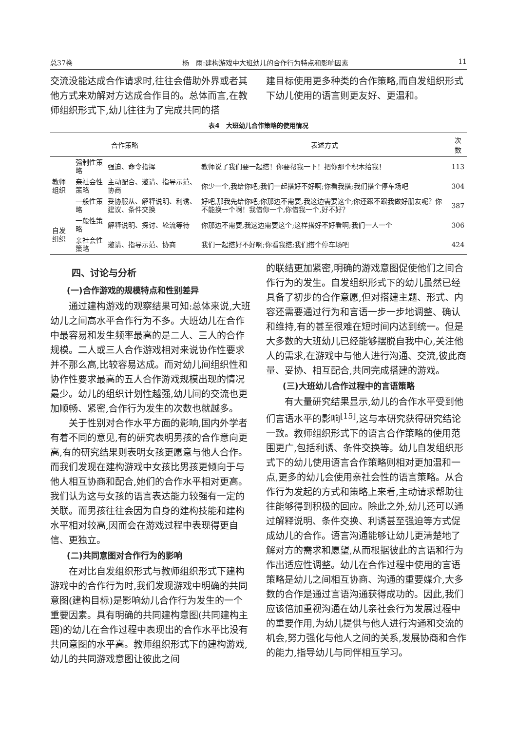总37卷 杨　雨:建构游戏中大班幼儿的合作行为特点和影响因素 11
交流没能达成合作请求时,往往会借助外界或者其他方式来劝解对方达成合作目的。总体而言,在教师组织形式下,幼儿往往为了完成共同的搭
建目标使用更多种类的合作策略,而自发组织形式下幼儿使用的语言则更友好、更温和。
表4　大班幼儿合作策略的使用情况
| 合作策略 | | | 表述方式 | 次数 |
| --- | --- | --- | --- | --- |
| 教师组织 | 强制性策略 | 强迫、命令指挥 | 教师说了我们要一起搭！你要帮我一下！把你那个积木给我！ | 113 |
| | 亲社会性策略 | 主动配合、邀请、指导示范、协商 | 你少一个,我给你吧;我们一起搭好不好啊;你看我搭;我们搭个停车场吧 | 304 |
| | 一般性策略 | 妥协服从、解释说明、利诱、建议、条件交换 | 好吧,那我先给你吧;你那边不需要,我这边需要这个;你还跟不跟我做好朋友呢？你不能换一个啊！我借你一个,你借我一个,好不好？ | 387 |
| 自发组织 | 一般性策略 | 解释说明、探讨、轮流等待 | 你那边不需要,我这边需要这个;这样搭好不好看啊;我们一人一个 | 306 |
| | 亲社会性策略 | 邀请、指导示范、协商 | 我们一起搭好不好啊;你看我搭;我们搭个停车场吧 | 424 |
四、讨论与分析
(一)合作游戏的规模特点和性别差异
通过建构游戏的观察结果可知:总体来说,大班幼儿之间高水平合作行为不多。大班幼儿在合作中最容易和发生频率最高的是二人、三人的合作规模。二人或三人合作游戏相对来说协作性要求并不那么高,比较容易达成。而对幼儿间组织性和协作性要求最高的五人合作游戏规模出现的情况最少。幼儿的组织计划性越强,幼儿间的交流也更加顺畅、紧密,合作行为发生的次数也就越多。
关于性别对合作水平方面的影响,国内外学者有着不同的意见,有的研究表明男孩的合作意向更高,有的研究结果则表明女孩更愿意与他人合作。而我们发现在建构游戏中女孩比男孩更倾向于与他人相互协商和配合,她们的合作水平相对更高。我们认为这与女孩的语言表达能力较强有一定的关联。而男孩往往会因为自身的建构技能和建构水平相对较高,因而会在游戏过程中表现得更自信、更独立。
(二)共同意图对合作行为的影响
在对比自发组织形式与教师组织形式下建构游戏中的合作行为时,我们发现游戏中明确的共同意图(建构目标)是影响幼儿合作行为发生的一个重要因素。具有明确的共同建构意图(共同建构主题)的幼儿在合作过程中表现出的合作水平比没有共同意图的水平高。教师组织形式下的建构游戏,幼儿的共同游戏意图让彼此之间
的联结更加紧密,明确的游戏意图促使他们之间合作行为的发生。自发组织形式下的幼儿虽然已经具备了初步的合作意愿,但对搭建主题、形式、内容还需要通过行为和言语一步一步地调整、确认和维持,有的甚至很难在短时间内达到统一。但是大多数的大班幼儿已经能够摆脱自我中心,关注他人的需求,在游戏中与他人进行沟通、交流,彼此商量、妥协、相互配合,共同完成搭建的游戏。
(三)大班幼儿合作过程中的言语策略
有大量研究结果显示,幼儿的合作水平受到他们言语水平的影响<sup>[15]</sup>,这与本研究获得研究结论一致。教师组织形式下的语言合作策略的使用范围更广,包括利诱、条件交换等。幼儿自发组织形式下的幼儿使用语言合作策略则相对更加温和一点,更多的幼儿会使用亲社会性的语言策略。从合作行为发起的方式和策略上来看,主动请求帮助往往能够得到积极的回应。除此之外,幼儿还可以通过解释说明、条件交换、利诱甚至强迫等方式促成幼儿的合作。语言沟通能够让幼儿更清楚地了解对方的需求和愿望,从而根据彼此的言语和行为作出适应性调整。幼儿在合作过程中使用的言语策略是幼儿之间相互协商、沟通的重要媒介,大多数的合作是通过言语沟通获得成功的。因此,我们应该倍加重视沟通在幼儿亲社会行为发展过程中的重要作用,为幼儿提供与他人进行沟通和交流的机会,努力强化与他人之间的关系,发展协商和合作的能力,指导幼儿与同伴相互学习。